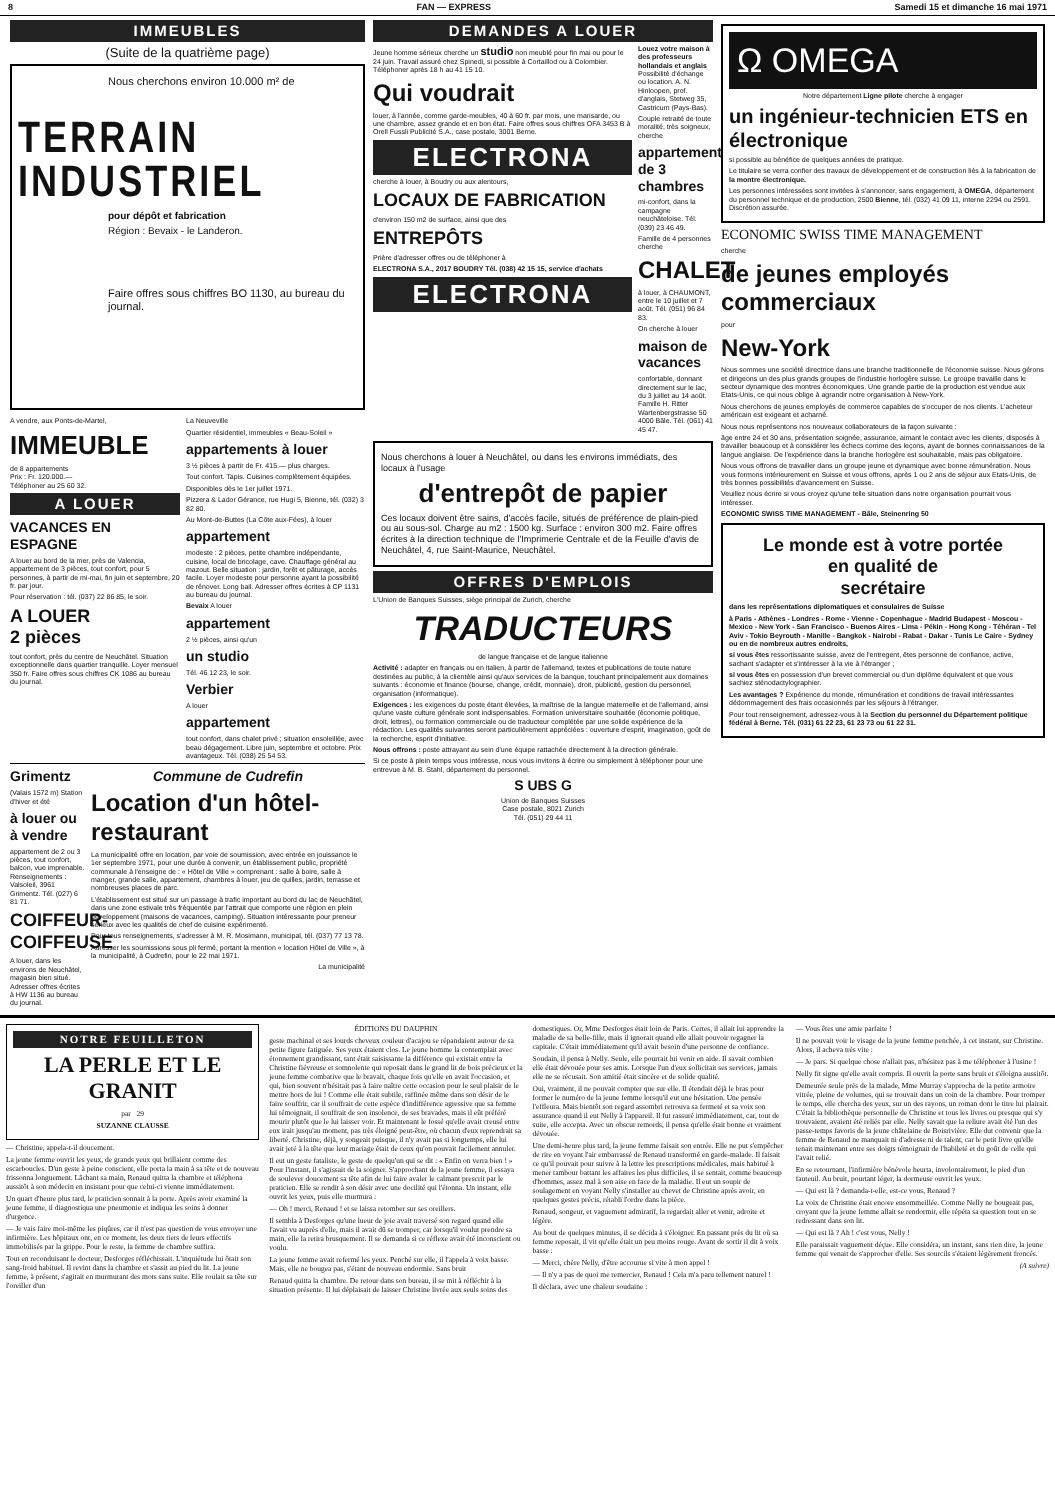8 FAN — EXPRESS Samedi 15 et dimanche 16 mai 1971
IMMEUBLES
(Suite de la quatrième page)
Nous cherchons environ 10.000 m² de
TERRAIN
INDUSTRIEL
pour dépôt et fabrication
Région : Bevaix - le Landeron.
Faire offres sous chiffres BO 1130, au bureau du journal.
A vendre, aux Ponts-de-Martel,
IMMEUBLE
de 8 appartements
Prix : Fr. 120.000.—
Téléphoner au 25 60 32.
A LOUER
VACANCES EN ESPAGNE
A louer au bord de la mer, près de Valencia, appartement de 3 pièces, tout confort, pour 5 personnes, à partir de mi-mai, fin juin et septembre, 20 fr. par jour.
Pour réservation : tél. (037) 22 86 85, le soir.
A LOUER
2 pièces
tout confort, près du centre de Neuchâtel. Situation exceptionnelle dans quartier tranquille. Loyer mensuel 350 fr. Faire offres sous chiffres CK 1086 au bureau du journal.
La Neuveville
Quartier résidentiel, immeubles « Beau-Soleil »
appartements à louer
3 ½ pièces à partir de Fr. 415.— plus charges.
Tout confort. Tapis. Cuisines complètement équipées.
Disponibles dès le 1er juillet 1971.
Pizzera & Lador Gérance, rue Hugi 5, Bienne, tél. (032) 3 82 80.
Au Mont-de-Buttes (La Côte aux-Fées), à louer
appartement
modeste : 2 pièces, petite chambre indépendante, cuisine, local de bricolage, cave. Chauffage général au mazout. Belle situation : jardin, forêt et pâturage, accès facile. Loyer modeste pour personne ayant la possibilité de rénover. Long bail. Adresser offres écrites à CP 1131 au bureau du journal.
Bevaix A louer
appartement
2 ½ pièces, ainsi qu'un
un studio
Tél. 46 12 23, le soir.
Verbier
A louer
appartement
tout confort, dans chalet privé ; situation ensoleillée, avec beau dégagement. Libre juin, septembre et octobre. Prix avantageux. Tél. (038) 25 54 53.
Grimentz
(Valais 1572 m) Station d'hiver et été
à louer ou à vendre
appartement de 2 ou 3 pièces, tout confort, balcon, vue imprenable. Renseignements : Valsoleil, 3961 Grimentz. Tél. (027) 6 81 71.
COIFFEUR-COIFFEUSE
A louer, dans les environs de Neuchâtel, magasin bien situé. Adresser offres écrites à HW 1136 au bureau du journal.
Commune de Cudrefin
Location d'un hôtel-restaurant
La municipalité offre en location, par voie de soumission, avec entrée en jouissance le 1er septembre 1971, pour une durée à convenir, un établissement public, propriété communale à l'enseigne de : « Hôtel de Ville » comprenant : salle à boire, salle à manger, grande salle, appartement, chambres à louer, jeu de quilles, jardin, terrasse et nombreuses places de parc.
L'établissement est situé sur un passage à trafic important au bord du lac de Neuchâtel, dans une zone estivale très fréquentée par l'attrait que comporte une région en plein développement (maisons de vacances, camping). Situation intéressante pour preneur sérieux avec les qualités de chef de cuisine expérimenté.
Pour tous renseignements, s'adresser à M. R. Mosimann, municipal, tél. (037) 77 13 78.
Adresser les soumissions sous pli fermé, portant la mention « location Hôtel de Ville », à la municipalité, à Cudrefin, pour le 22 mai 1971.
La municipalité
DEMANDES A LOUER
Jeune homme sérieux cherche un studio non meublé pour fin mai ou pour le 24 juin. Travail assuré chez Spinedi, si possible à Cortaillod ou à Colombier. Téléphoner après 18 h au 41 15 10.
Qui voudrait
louer, à l'année, comme garde-meubles, 40 à 60 fr. par mois, une mansarde, ou une chambre, assez grande et en bon état. Faire offres sous chiffres OFA 3453 B à Orell Fussli Publicité S.A., case postale, 3001 Berne.
ELECTRONA
cherche à louer, à Boudry ou aux alentours,
LOCAUX DE FABRICATION
d'environ 150 m2 de surface, ainsi que des
ENTREPÔTS
Prière d'adresser offres ou de téléphoner à
ELECTRONA S.A., 2017 BOUDRY Tél. (038) 42 15 15, service d'achats
ELECTRONA
Louez votre maison à des professeurs hollandais et anglais Possibilité d'échange ou location. A. N. Hinloopen, prof. d'anglais, Stetweg 35, Castricum (Pays-Bas).
Couple retraité de toute moralité, très soigneux, cherche
appartement de 3 chambres
mi-confort, dans la campagne neuchâteloise. Tél. (039) 23 46 49.
Famille de 4 personnes cherche
CHALET
à louer, à CHAUMONT, entre le 10 juillet et 7 août. Tél. (051) 96 84 83.
On cherche à louer
maison de vacances
confortable, donnant directement sur le lac, du 3 juillet au 14 août. Famille H. Ritter Wartenbergstrasse 50 4000 Bâle. Tél. (061) 41 45 47.
Nous cherchons à louer à Neuchâtel, ou dans les environs immédiats, des locaux à l'usage
d'entrepôt de papier
Ces locaux doivent être sains, d'accès facile, situés de préférence de plain-pied ou au sous-sol. Charge au m2 : 1500 kg. Surface : environ 300 m2. Faire offres écrites à la direction technique de l'Imprimerie Centrale et de la Feuille d'avis de Neuchâtel, 4, rue Saint-Maurice, Neuchâtel.
OFFRES D'EMPLOIS
L'Union de Banques Suisses, siège principal de Zurich, cherche
TRADUCTEURS
de langue française et de langue italienne
Activité : adapter en français ou en italien, à partir de l'allemand, textes et publications de toute nature destinées au public, à la clientèle ainsi qu'aux services de la banque, touchant principalement aux domaines suivants : économie et finance (bourse, change, crédit, monnaie), droit, publicité, gestion du personnel, organisation (informatique).
Exigences : les exigences du poste étant élevées, la maîtrise de la langue maternelle et de l'allemand, ainsi qu'une vaste culture générale sont indispensables. Formation universitaire souhaitée (économie politique, droit, lettres), ou formation commerciale ou de traducteur complétée par une solide expérience de la rédaction. Les qualités suivantes seront particulièrement appréciées : ouverture d'esprit, imagination, goût de la recherche, esprit d'initiative.
Nous offrons : poste attrayant au sein d'une équipe rattachée directement à la direction générale.
Si ce poste à plein temps vous intéresse, nous vous invitons à écrire ou simplement à téléphoner pour une entrevue à M. B. Stahl, département du personnel.
S UBS G
Union de Banques Suisses
Case postale, 8021 Zurich
Tél. (051) 29 44 11
Ω OMEGA
Notre département Ligne pilote cherche à engager
un ingénieur-technicien ETS en électronique
si possible au bénéfice de quelques années de pratique.
Le titulaire se verra confier des travaux de développement et de construction liés à la fabrication de la montre électronique.
Les personnes intéressées sont invitées à s'annoncer, sans engagement, à OMEGA, département du personnel technique et de production, 2500 Bienne, tél. (032) 41 09 11, interne 2294 ou 2591. Discrétion assurée.
ECONOMIC SWISS TIME MANAGEMENT
cherche
de jeunes employés commerciaux
pour
New-York
Nous sommes une société directrice dans une branche traditionnelle de l'économie suisse. Nous gérons et dirigeons un des plus grands groupes de l'industrie horlogère suisse. Le groupe travaille dans le secteur dynamique des montres économiques. Une grande partie de la production est vendue aux Etats-Unis, ce qui nous oblige à agrandir notre organisation à New-York.
Nous cherchons de jeunes employés de commerce capables de s'occuper de nos clients. L'acheteur américain est exigeant et acharné.
Nous nous représentons nos nouveaux collaborateurs de la façon suivante :
âge entre 24 et 30 ans, présentation soignée, assurance, aimant le contact avec les clients, disposés à travailler beaucoup et à considérer les échecs comme des leçons, ayant de bonnes connaissances de la langue anglaise. De l'expérience dans la branche horlogère est souhaitable, mais pas obligatoire.
Nous vous offrons de travailler dans un groupe jeune et dynamique avec bonne rémunération. Nous vous formons intérieurement en Suisse et vous offrons, après 1 ou 2 ans de séjour aux Etats-Unis, de très bonnes possibilités d'avancement en Suisse.
Veuillez nous écrire si vous croyez qu'une telle situation dans notre organisation pourrait vous intéresser.
ECONOMIC SWISS TIME MANAGEMENT - Bâle, Steinenring 50
Le monde est à votre portée
en qualité de
secrétaire
dans les représentations diplomatiques et consulaires de Suisse
à Paris - Athènes - Londres - Rome - Vienne - Copenhague - Madrid Budapest - Moscou - Mexico - New York - San Francisco - Buenos Aires - Lima - Pékin - Hong Kong - Téhéran - Tel Aviv - Tokio Beyrouth - Manille - Bangkok - Nairobi - Rabat - Dakar - Tunis Le Caire - Sydney ou en de nombreux autres endroits,
si vous êtes ressortissante suisse, avez de l'entregent, êtes personne de confiance, active, sachant s'adapter et s'intéresser à la vie à l'étranger ;
si vous êtes en possession d'un brevet commercial ou d'un diplôme équivalent et que vous sachiez sténodactylographier.
Les avantages ? Expérience du monde, rémunération et conditions de travail intéressantes dédommagement des frais occasionnés par les séjours à l'étranger.
Pour tout renseignement, adressez-vous à la Section du personnel du Département politique fédéral à Berne. Tél. (031) 61 22 23, 61 23 73 ou 61 22 31.
NOTRE FEUILLETON
LA PERLE ET LE GRANIT
par 29
SUZANNE CLAUSSE
— Christine, appela-t-il doucement.
La jeune femme ouvrit les yeux, de grands yeux qui brillaient comme des escarboucles. D'un geste à peine conscient, elle porta la main à sa tête et de nouveau frissonna longuement. Lâchant sa main, Renaud quitta la chambre et téléphona aussitôt à son médecin en insistant pour que celui-ci vienne immédiatement.
Un quart d'heure plus tard, le praticien sonnait à la porte. Après avoir examiné la jeune femme, il diagnostiqua une pneumonie et indiqua les soins à donner d'urgence.
— Je vais faire moi-même les piqûres, car il n'est pas question de vous envoyer une infirmière. Les hôpitaux ont, en ce moment, les deux tiers de leurs effectifs immobilisés par la grippe. Pour le reste, la femme de chambre suffira.
Tout en reconduisant le docteur, Desforges réfléchissait. L'inquiétude lui ôtait son sang-froid habituel. Il revint dans la chambre et s'assit au pied du lit. La jeune femme, à présent, s'agitait en murmurant des mots sans suite. Elle roulait sa tête sur l'oreiller d'un
ÉDITIONS DU DAUPHIN
geste machinal et ses lourds cheveux couleur d'acajou se répandaient autour de sa petite figure fatiguée. Ses yeux étaient clos. Le jeune homme la contemplait avec étonnement grandissant, tant était saisissante la différence qui existait entre la Christine fiévreuse et somnolente qui reposait dans le grand lit de bois précieux et la jeune femme combative que le bravait, chaque fois qu'elle en avait l'occasion, et qui, bien souvent n'hésitait pas à faire naître cette occasion pour le seul plaisir de le mettre hors de lui ! Comme elle était subtile, raffinée même dans son désir de le faire souffrir, car il souffrait de cette espèce d'indifférence agressive que sa femme lui témoignait, il souffrait de son insolence, de ses bravades, mais il eût préféré mourir plutôt que le lui laisser voir. Et maintenant le fossé qu'elle avait creusé entre eux irait jusqu'au moment, pas très éloigné peut-être, où chacun d'eux reprendrait sa liberté. Christine, déjà, y songeait puisque, il n'y avait pas si longtemps, elle lui avait jeté à la tête que leur mariage était de ceux qu'on pouvait facilement annuler.
Il eut un geste fataliste, le geste de quelqu'un qui se dit : « Enfin on verra bien ! » Pour l'instant, il s'agissait de la soigner. S'approchant de la jeune femme, il essaya de soulever doucement sa tête afin de lui faire avaler le calmant prescrit par le praticien. Elle se rendit à son désir avec une docilité qui l'étonna. Un instant, elle ouvrit les yeux, puis elle murmura :
— Oh ! merci, Renaud ! et se laissa retomber sur ses oreillers.
Il sembla à Desforges qu'une lueur de joie avait traversé son regard quand elle l'avait vu auprès d'elle, mais il avait dû se tromper, car lorsqu'il voulut prendre sa main, elle la retira brusquement. Il se demanda si ce réflexe avait été inconscient ou voulu.
La jeune femme avait refermé les yeux. Penché sur elle, il l'appela à voix basse. Mais, elle ne bougea pas, s'étant de nouveau endormie. Sans bruit
Renaud quitta la chambre. De retour dans son bureau, il se mit à réfléchir à la situation présente. Il lui déplaisait de laisser Christine livrée aux seuls soins des domestiques. Or, Mme Desforges était loin de Paris. Certes, il allait lui apprendre la maladie de sa belle-fille, mais il ignorait quand elle allait pouvoir regagner la capitale. C'était immédiatement qu'il avait besoin d'une personne de confiance.
Soudain, il pensa à Nelly. Seule, elle pourrait lui venir en aide. Il savait combien elle était dévouée pour ses amis. Lorsque l'un d'eux sollicitait ses services, jamais elle ne se récusait. Son amitié était sincère et de solide qualité.
Oui, vraiment, il ne pouvait compter que sur elle. Il étendait déjà le bras pour former le numéro de la jeune femme lorsqu'il eut une hésitation. Une pensée l'effleura. Mais bientôt son regard assombri retrouva sa fermeté et sa voix son assurance quand il eut Nelly à l'appareil. Il fut rassuré immédiatement, car, tout de suite, elle accepta. Avec un obscur remords, il pensa qu'elle était bonne et vraiment dévouée.
Une demi-heure plus tard, la jeune femme faisait son entrée. Elle ne put s'empêcher de rire en voyant l'air embarrassé de Renaud transformé en garde-malade. Il faisait ce qu'il pouvait pour suivre à la lettre les prescriptions médicales, mais habitué à mener tambour battant les affaires les plus difficiles, il se sentait, comme beaucoup d'hommes, assez mal à son aise en face de la maladie. Il eut un soupir de soulagement en voyant Nelly s'installer au chevet de Christine après avoir, en quelques gestes précis, rétabli l'ordre dans la pièce.
Renaud, songeur, et vaguement admiratif, la regardait aller et venir, adroite et légère.
Au bout de quelques minutes, il se décida à s'éloigner. En passant près du lit où sa femme reposait, il vit qu'elle était un peu moins rouge. Avant de sortir il dit à voix basse :
— Merci, chère Nelly, d'être accourue si vite à mon appel !
— Il n'y a pas de quoi me remercier, Renaud ! Cela m'a paru tellement naturel !
Il déclara, avec une chaleur soudaine :
— Vous êtes une amie parfaite !
Il ne pouvait voir le visage de la jeune femme penchée, à cet instant, sur Christine. Alors, il acheva très vite :
— Je pars. Si quelque chose n'allait pas, n'hésitez pas à me téléphoner à l'usine !
Nelly fit signe qu'elle avait compris. Il ouvrit la porte sans bruit et s'éloigna aussitôt.
Demeurée seule près de la malade, Mme Murray s'approcha de la petite armoire vitrée, pleine de volumes, qui se trouvait dans un coin de la chambre. Pour tromper le temps, elle chercha des yeux, sur un des rayons, un roman dont le titre lui plairait. C'était la bibliothèque personnelle de Christine et tous les livres ou presque qui s'y trouvaient, avaient été reliés par elle. Nelly savait que la reliure avait été l'un des passe-temps favoris de la jeune châtelaine de Boisrivière. Elle dut convenir que la femme de Renaud ne manquait ni d'adresse ni de talent, car le petit livre qu'elle tenait maintenant entre ses doigts témoignait de l'habileté et du goût de celle qui l'avait relié.
En se retournant, l'infirmière bénévole heurta, involontairement, le pied d'un fauteuil. Au bruit, pourtant léger, la dormeuse ouvrit les yeux.
— Qui est là ? demanda-t-elle, est-ce vous, Renaud ?
La voix de Christine était encore ensommeillée. Comme Nelly ne bougeait pas, croyant que la jeune femme allait se rendormir, elle répéta sa question tout en se redressant dans son lit.
— Qui est là ? Ah ! c'est vous, Nelly !
Elle paraissait vaguement déçue. Elle considéra, un instant, sans rien dire, la jeune femme qui venait de s'approcher d'elle. Ses sourcils s'étaient légèrement froncés.
(A suivre)